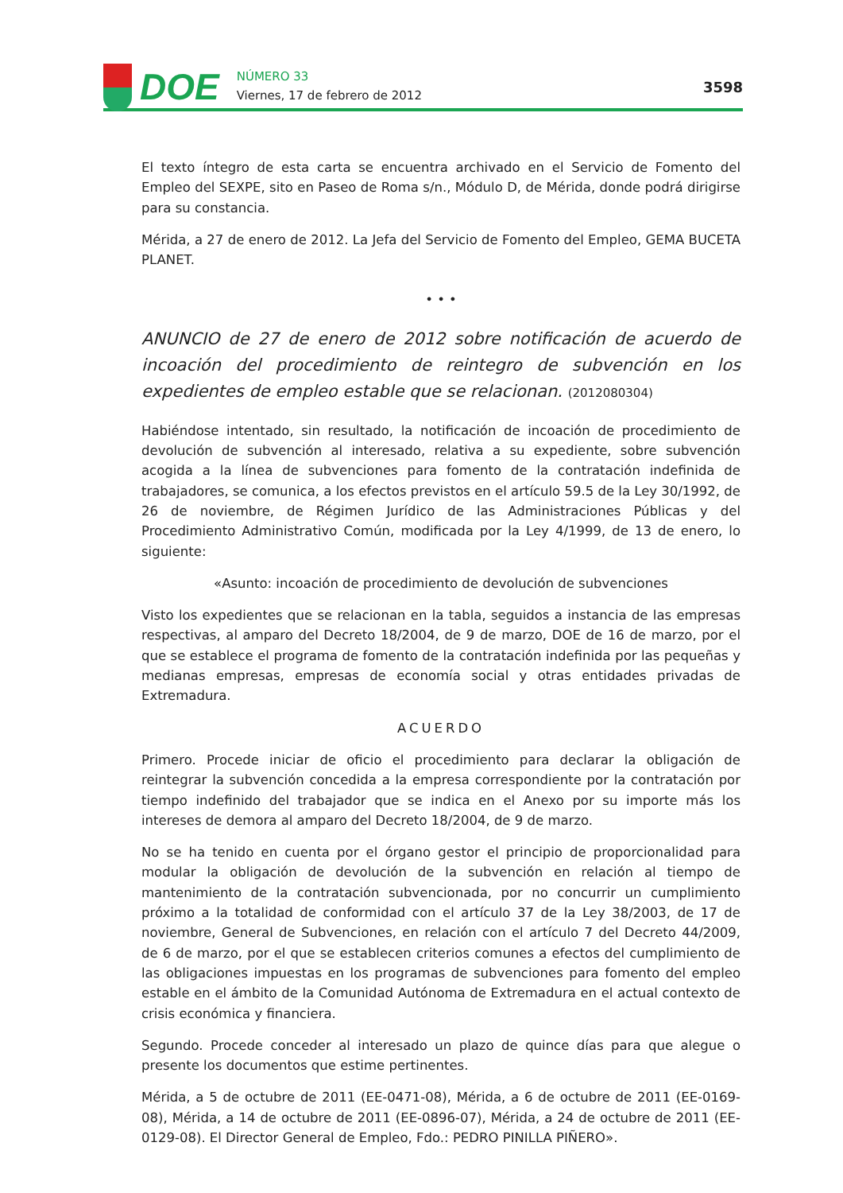DOE
NÚMERO 33
Viernes, 17 de febrero de 2012
3598
El texto íntegro de esta carta se encuentra archivado en el Servicio de Fomento del Empleo del SEXPE, sito en Paseo de Roma s/n., Módulo D, de Mérida, donde podrá dirigirse para su constancia.
Mérida, a 27 de enero de 2012. La Jefa del Servicio de Fomento del Empleo, GEMA BUCETA PLANET.
• • •
ANUNCIO de 27 de enero de 2012 sobre notificación de acuerdo de incoación del procedimiento de reintegro de subvención en los expedientes de empleo estable que se relacionan. (2012080304)
Habiéndose intentado, sin resultado, la notificación de incoación de procedimiento de devolución de subvención al interesado, relativa a su expediente, sobre subvención acogida a la línea de subvenciones para fomento de la contratación indefinida de trabajadores, se comunica, a los efectos previstos en el artículo 59.5 de la Ley 30/1992, de 26 de noviembre, de Régimen Jurídico de las Administraciones Públicas y del Procedimiento Administrativo Común, modificada por la Ley 4/1999, de 13 de enero, lo siguiente:
«Asunto: incoación de procedimiento de devolución de subvenciones
Visto los expedientes que se relacionan en la tabla, seguidos a instancia de las empresas respectivas, al amparo del Decreto 18/2004, de 9 de marzo, DOE de 16 de marzo, por el que se establece el programa de fomento de la contratación indefinida por las pequeñas y medianas empresas, empresas de economía social y otras entidades privadas de Extremadura.
ACUERDO
Primero. Procede iniciar de oficio el procedimiento para declarar la obligación de reintegrar la subvención concedida a la empresa correspondiente por la contratación por tiempo indefinido del trabajador que se indica en el Anexo por su importe más los intereses de demora al amparo del Decreto 18/2004, de 9 de marzo.
No se ha tenido en cuenta por el órgano gestor el principio de proporcionalidad para modular la obligación de devolución de la subvención en relación al tiempo de mantenimiento de la contratación subvencionada, por no concurrir un cumplimiento próximo a la totalidad de conformidad con el artículo 37 de la Ley 38/2003, de 17 de noviembre, General de Subvenciones, en relación con el artículo 7 del Decreto 44/2009, de 6 de marzo, por el que se establecen criterios comunes a efectos del cumplimiento de las obligaciones impuestas en los programas de subvenciones para fomento del empleo estable en el ámbito de la Comunidad Autónoma de Extremadura en el actual contexto de crisis económica y financiera.
Segundo. Procede conceder al interesado un plazo de quince días para que alegue o presente los documentos que estime pertinentes.
Mérida, a 5 de octubre de 2011 (EE-0471-08), Mérida, a 6 de octubre de 2011 (EE-0169-08), Mérida, a 14 de octubre de 2011 (EE-0896-07), Mérida, a 24 de octubre de 2011 (EE-0129-08). El Director General de Empleo, Fdo.: PEDRO PINILLA PIÑERO».